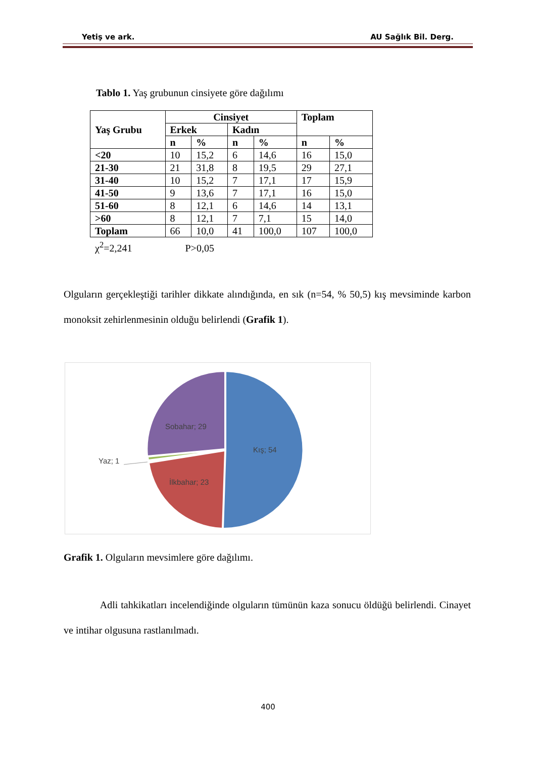Yetiş ve ark. AU Sağlık Bil. Derg.
Tablo 1. Yaş grubunun cinsiyete göre dağılımı
| Yaş Grubu | Cinsiyet | | | | Toplam | |
| --- | --- | --- | --- | --- | --- | --- |
| | Erkek | | Kadın | | | |
| | n | % | n | % | n | % |
| <20 | 10 | 15,2 | 6 | 14,6 | 16 | 15,0 |
| 21-30 | 21 | 31,8 | 8 | 19,5 | 29 | 27,1 |
| 31-40 | 10 | 15,2 | 7 | 17,1 | 17 | 15,9 |
| 41-50 | 9 | 13,6 | 7 | 17,1 | 16 | 15,0 |
| 51-60 | 8 | 12,1 | 6 | 14,6 | 14 | 13,1 |
| >60 | 8 | 12,1 | 7 | 7,1 | 15 | 14,0 |
| Toplam | 66 | 10,0 | 41 | 100,0 | 107 | 100,0 |
χ<sup>2</sup>=2,241 P>0,05
Olguların gerçekleştiği tarihler dikkate alındığında, en sık (n=54, % 50,5) kış mevsiminde karbon monoksit zehirlenmesinin olduğu belirlendi (Grafik 1).
Kış; 54
İlkbahar; 23
Yaz; 1
Sobahar; 29
Grafik 1. Olguların mevsimlere göre dağılımı.
Adli tahkikatları incelendiğinde olguların tümünün kaza sonucu öldüğü belirlendi. Cinayet ve intihar olgusuna rastlanılmadı.
400